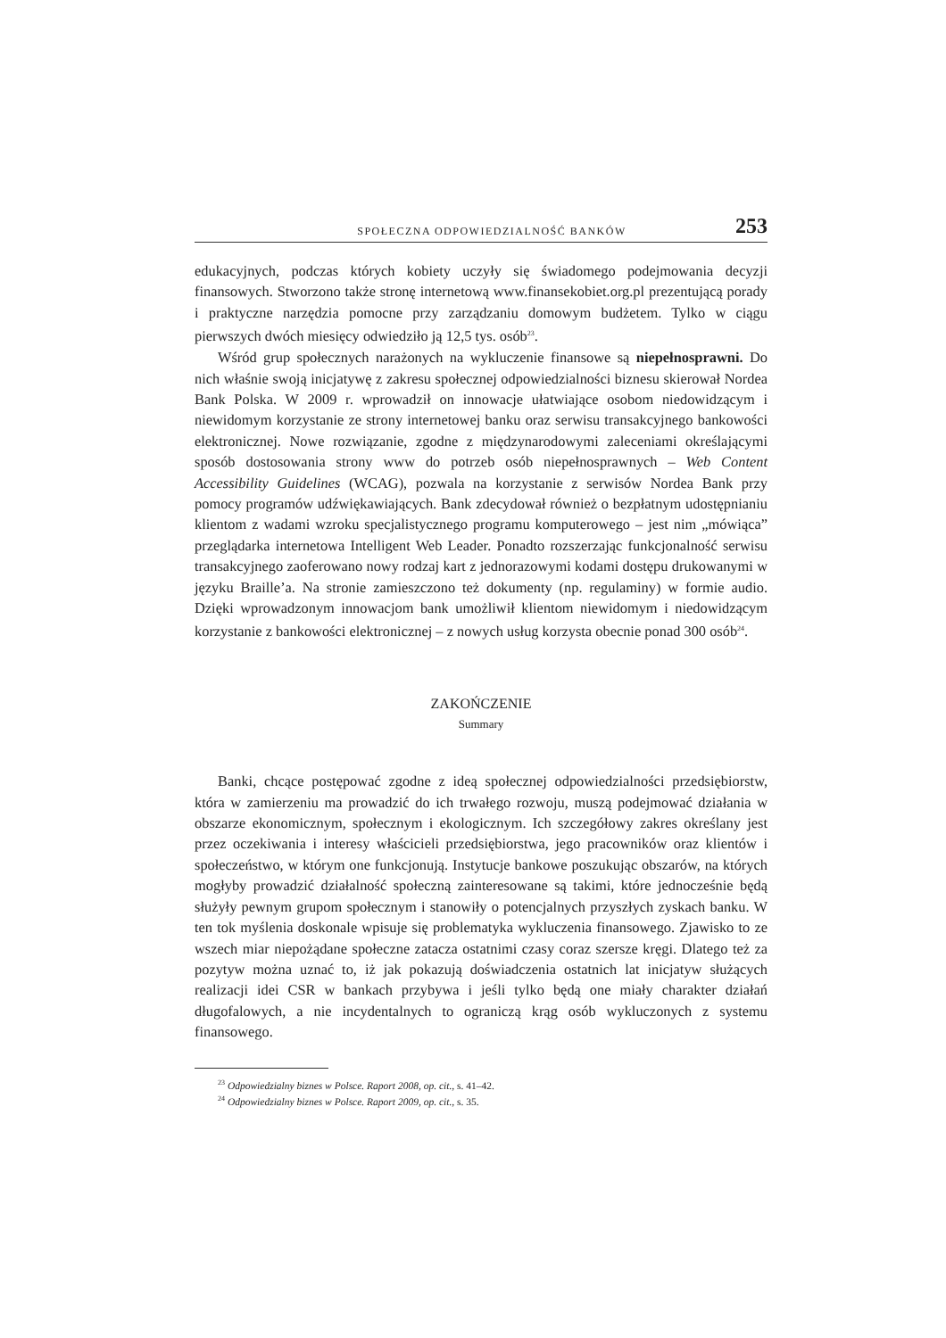SPOŁECZNA ODPOWIEDZIALNOŚĆ BANKÓW 253
edukacyjnych, podczas których kobiety uczyły się świadomego podejmowania decyzji finansowych. Stworzono także stronę internetową www.finansekobiet.org.pl prezentującą porady i praktyczne narzędzia pomocne przy zarządzaniu domowym budżetem. Tylko w ciągu pierwszych dwóch miesięcy odwiedziło ją 12,5 tys. osób<sup>23</sup>.
Wśród grup społecznych narażonych na wykluczenie finansowe są niepełnosprawni. Do nich właśnie swoją inicjatywę z zakresu społecznej odpowiedzialności biznesu skierował Nordea Bank Polska. W 2009 r. wprowadził on innowacje ułatwiające osobom niedowidzącym i niewidomym korzystanie ze strony internetowej banku oraz serwisu transakcyjnego bankowości elektronicznej. Nowe rozwiązanie, zgodne z międzynarodowymi zaleceniami określającymi sposób dostosowania strony www do potrzeb osób niepełnosprawnych – Web Content Accessibility Guidelines (WCAG), pozwala na korzystanie z serwisów Nordea Bank przy pomocy programów udźwiękawiających. Bank zdecydował również o bezpłatnym udostępnianiu klientom z wadami wzroku specjalistycznego programu komputerowego – jest nim „mówiąca” przeglądarka internetowa Intelligent Web Leader. Ponadto rozszerzając funkcjonalność serwisu transakcyjnego zaoferowano nowy rodzaj kart z jednorazowymi kodami dostępu drukowanymi w języku Braille’a. Na stronie zamieszczono też dokumenty (np. regulaminy) w formie audio. Dzięki wprowadzonym innowacjom bank umożliwił klientom niewidomym i niedowidzącym korzystanie z bankowości elektronicznej – z nowych usług korzysta obecnie ponad 300 osób<sup>24</sup>.
ZAKOŃCZENIE
Summary
Banki, chcące postępować zgodne z ideą społecznej odpowiedzialności przedsiębiorstw, która w zamierzeniu ma prowadzić do ich trwałego rozwoju, muszą podejmować działania w obszarze ekonomicznym, społecznym i ekologicznym. Ich szczegółowy zakres określany jest przez oczekiwania i interesy właścicieli przedsiębiorstwa, jego pracowników oraz klientów i społeczeństwo, w którym one funkcjonują. Instytucje bankowe poszukując obszarów, na których mogłyby prowadzić działalność społeczną zainteresowane są takimi, które jednocześnie będą służyły pewnym grupom społecznym i stanowiły o potencjalnych przyszłych zyskach banku. W ten tok myślenia doskonale wpisuje się problematyka wykluczenia finansowego. Zjawisko to ze wszech miar niepożądane społeczne zatacza ostatnimi czasy coraz szersze kręgi. Dlatego też za pozytyw można uznać to, iż jak pokazują doświadczenia ostatnich lat inicjatyw służących realizacji idei CSR w bankach przybywa i jeśli tylko będą one miały charakter działań długofalowych, a nie incydentalnych to ograniczą krąg osób wykluczonych z systemu finansowego.
<sup>23</sup> Odpowiedzialny biznes w Polsce. Raport 2008, op. cit., s. 41–42.
<sup>24</sup> Odpowiedzialny biznes w Polsce. Raport 2009, op. cit., s. 35.